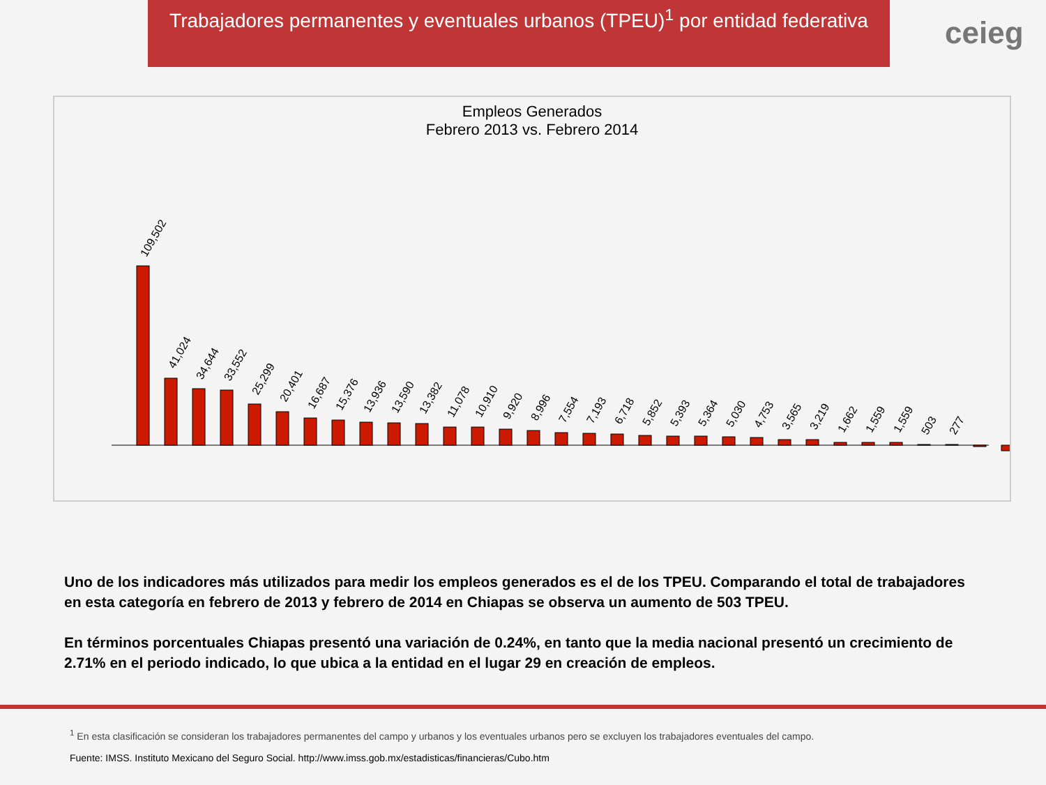Trabajadores permanentes y eventuales urbanos (TPEU)<sup>1</sup> por entidad federativa
ceieg
Empleos Generados
Febrero 2013 vs. Febrero 2014
109,502
41,024
34,644
33,552
25,299
20,401
16,687
15,376
13,936
13,590
13,382
11,078
10,910
9,920
8,996
7,554
7,193
6,718
5,852
5,393
5,364
5,030
4,753
3,565
3,219
1,662
1,559
1,559
503
277
Uno de los indicadores más utilizados para medir los empleos generados es el de los TPEU. Comparando el total de trabajadores en esta categoría en febrero de 2013 y febrero de 2014 en Chiapas se observa un aumento de 503 TPEU.
En términos porcentuales Chiapas presentó una variación de 0.24%, en tanto que la media nacional presentó un crecimiento de 2.71% en el periodo indicado, lo que ubica a la entidad en el lugar 29 en creación de empleos.
<sup>1</sup> En esta clasificación se consideran los trabajadores permanentes del campo y urbanos y los eventuales urbanos pero se excluyen los trabajadores eventuales del campo.
Fuente: IMSS. Instituto Mexicano del Seguro Social. http://www.imss.gob.mx/estadisticas/financieras/Cubo.htm